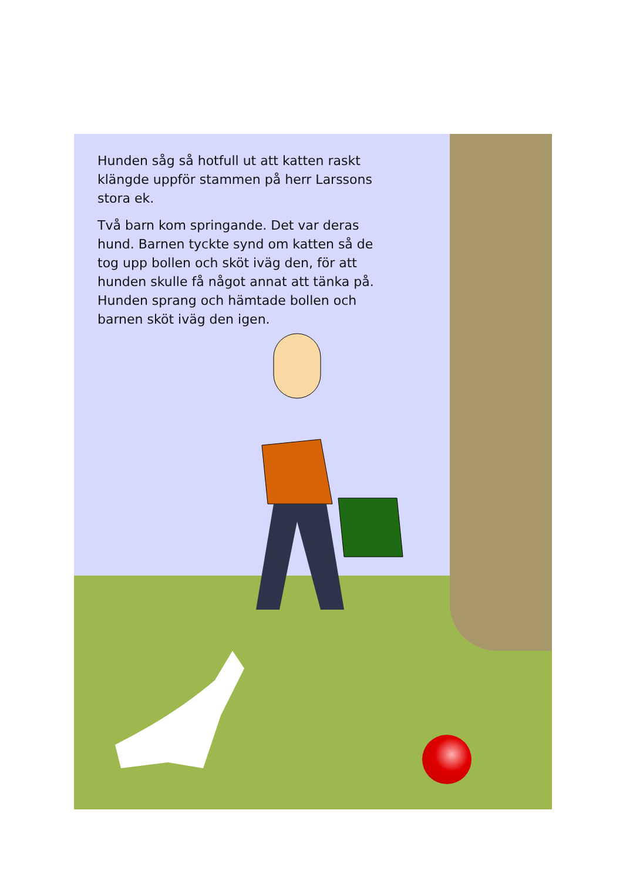Hunden såg så hotfull ut att katten raskt klängde uppför stammen på herr Larssons stora ek.
Två barn kom springande. Det var deras hund. Barnen tyckte synd om katten så de tog upp bollen och sköt iväg den, för att hunden skulle få något annat att tänka på. Hunden sprang och hämtade bollen och barnen sköt iväg den igen.